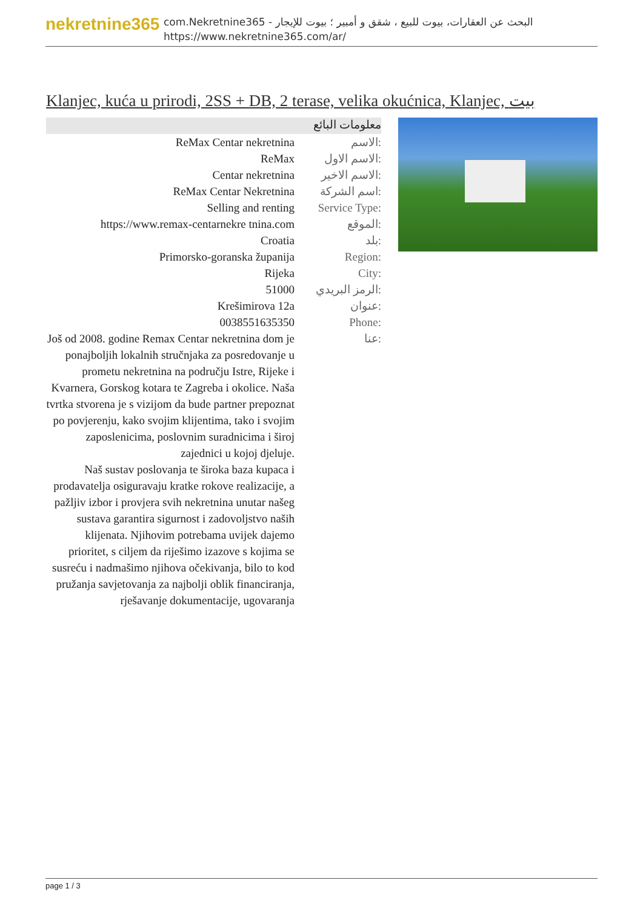nekretnine365
com.Nekretnine365 - البحث عن العقارات، بيوت للبيع ، شقق و أمبير ؛ بيوت للإيجار
https://www.nekretnine365.com/ar/
Klanjec, kuća u prirodi, 2SS + DB, 2 terase, velika okućnica, Klanjec, بيت
معلومات البائع
| ReMax Centar nekretnina | الاسم: |
| ReMax | الاسم الاول: |
| Centar nekretnina | الاسم الاخير: |
| ReMax Centar Nekretnina | اسم الشركة: |
| Selling and renting | Service Type: |
| https://www.remax-centarnekre tnina.com | الموقع: |
| Croatia | بلد: |
| Primorsko-goranska županija | Region: |
| Rijeka | City: |
| 51000 | الرمز البريدي: |
| Krešimirova 12a | عنوان: |
| 0038551635350 | Phone: |
| Još od 2008. godine Remax Centar nekretnina dom je ponajboljih lokalnih stručnjaka za posredovanje u prometu nekretnina na području Istre, Rijeke i Kvarnera, Gorskog kotara te Zagreba i okolice. Naša tvrtka stvorena je s vizijom da bude partner prepoznat po povjerenju, kako svojim klijentima, tako i svojim zaposlenicima, poslovnim suradnicima i široj zajednici u kojoj djeluje. Naš sustav poslovanja te široka baza kupaca i prodavatelja osiguravaju kratke rokove realizacije, a pažljiv izbor i provjera svih nekretnina unutar našeg sustava garantira sigurnost i zadovoljstvo naših klijenata. Njihovim potrebama uvijek dajemo prioritet, s ciljem da riješimo izazove s kojima se susreću i nadmašimo njihova očekivanja, bilo to kod pružanja savjetovanja za najbolji oblik financiranja, rješavanje dokumentacije, ugovaranja | عنا: |
page 1 / 3